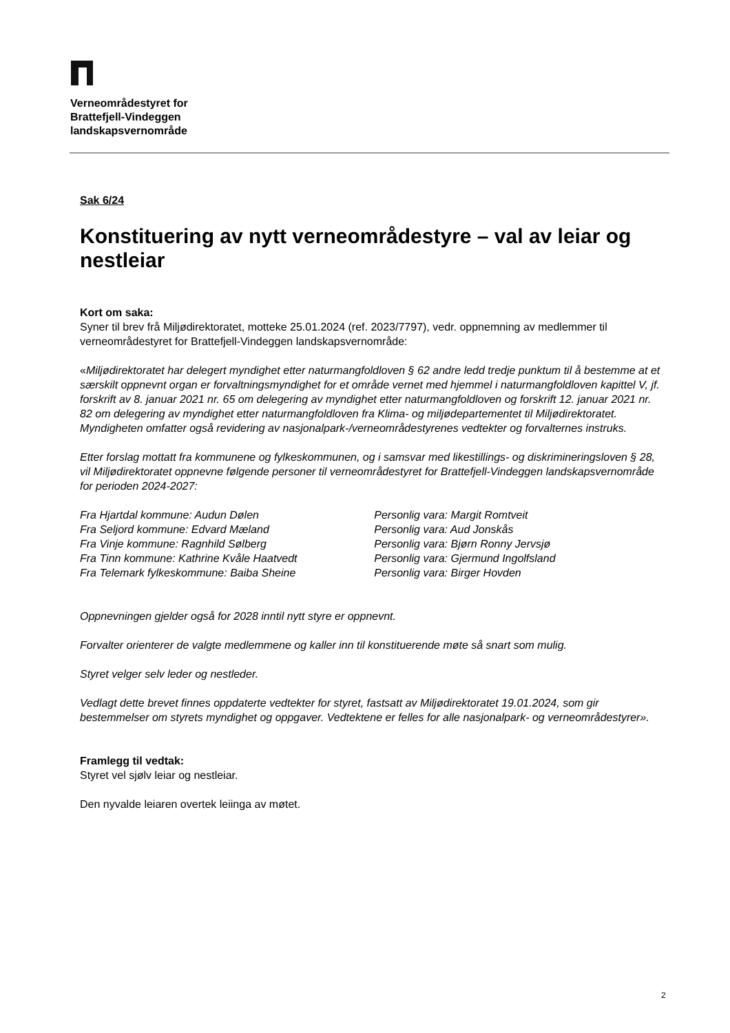Verneområdestyret for
Brattefjell-Vindeggen
landskapsvernområde
Sak 6/24
Konstituering av nytt verneområdestyre – val av leiar og nestleiar
Kort om saka:
Syner til brev frå Miljødirektoratet, motteke 25.01.2024 (ref. 2023/7797), vedr. oppnemning av medlemmer til verneområdestyret for Brattefjell-Vindeggen landskapsvernområde:
«Miljødirektoratet har delegert myndighet etter naturmangfoldloven § 62 andre ledd tredje punktum til å bestemme at et særskilt oppnevnt organ er forvaltningsmyndighet for et område vernet med hjemmel i naturmangfoldloven kapittel V, jf. forskrift av 8. januar 2021 nr. 65 om delegering av myndighet etter naturmangfoldloven og forskrift 12. januar 2021 nr. 82 om delegering av myndighet etter naturmangfoldloven fra Klima- og miljødepartementet til Miljødirektoratet. Myndigheten omfatter også revidering av nasjonalpark-/verneområdestyrenes vedtekter og forvalternes instruks.
Etter forslag mottatt fra kommunene og fylkeskommunen, og i samsvar med likestillings- og diskrimineringsloven § 28, vil Miljødirektoratet oppnevne følgende personer til verneområdestyret for Brattefjell-Vindeggen landskapsvernområde for perioden 2024-2027:
| Fra Hjartdal kommune: Audun Dølen | Personlig vara: Margit Romtveit |
| Fra Seljord kommune: Edvard Mæland | Personlig vara: Aud Jonskås |
| Fra Vinje kommune: Ragnhild Sølberg | Personlig vara: Bjørn Ronny Jervsjø |
| Fra Tinn kommune: Kathrine Kvåle Haatvedt | Personlig vara: Gjermund Ingolfsland |
| Fra Telemark fylkeskommune: Baiba Sheine | Personlig vara: Birger Hovden |
Oppnevningen gjelder også for 2028 inntil nytt styre er oppnevnt.
Forvalter orienterer de valgte medlemmene og kaller inn til konstituerende møte så snart som mulig.
Styret velger selv leder og nestleder.
Vedlagt dette brevet finnes oppdaterte vedtekter for styret, fastsatt av Miljødirektoratet 19.01.2024, som gir bestemmelser om styrets myndighet og oppgaver. Vedtektene er felles for alle nasjonalpark- og verneområdestyrer».
Framlegg til vedtak:
Styret vel sjølv leiar og nestleiar.
Den nyvalde leiaren overtek leiinga av møtet.
2